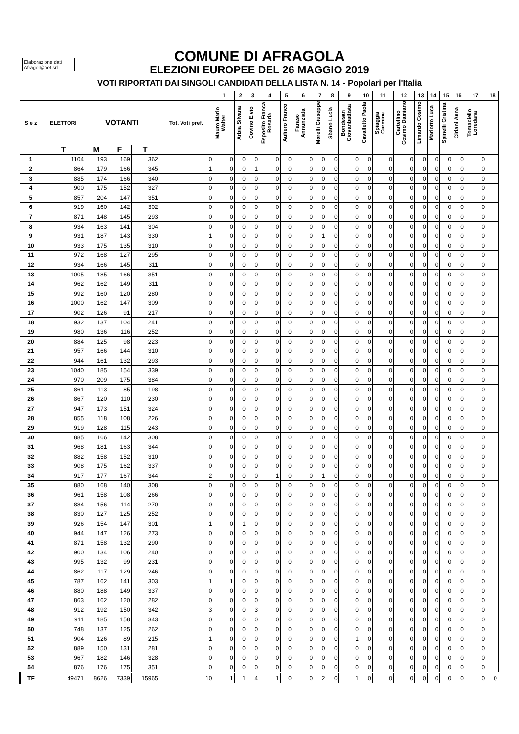Elaborazione dati
Afragol@net srl
COMUNE DI AFRAGOLA
ELEZIONI EUROPEE DEL 26 MAGGIO 2019
VOTI RIPORTATI DAI SINGOLI CANDIDATI DELLA LISTA N. 14 - Popolari per l'Italia
| | | | | | | 1 | 2 | 3 | 4 | 5 | 6 | 7 | 8 | 9 | 10 | 11 | 12 | 13 | 14 | 15 | 16 | 17 | 18 |
| --- | --- | --- | --- | --- | --- | --- | --- | --- | --- | --- | --- | --- | --- | --- | --- | --- | --- | --- | --- | --- | --- | --- | --- |
| S e z | ELETTORI | VOTANTI | | | Tot. Voti pref. | Mauro Mario Walter | Arbia Silvana | Covino Elvio | Esposito Franca Rosaria | Aufiero Franco | Faraso Annunziata | Morelli Giuseppe | Sbano Lucia | Bondesan Giovanbattista | Cavalletto Paola | Spiaggia Carmine | Cartellino Cosimo Damiano | Limardo Cosimo | Mariotto Luca | Spinelli Cristina | Ciriani Anna | Tomaciello Loredana | |
| | T | M | F | T | | | | | | | | | | | | | | | | | | | |
| 1 | 1104 | 193 | 169 | 362 | 0 | 0 | 0 | 0 | 0 | 0 | 0 | 0 | 0 | 0 | 0 | 0 | 0 | 0 | 0 | 0 | 0 | 0 | |
| 2 | 864 | 179 | 166 | 345 | 1 | 0 | 0 | 1 | 0 | 0 | 0 | 0 | 0 | 0 | 0 | 0 | 0 | 0 | 0 | 0 | 0 | 0 | |
| 3 | 885 | 174 | 166 | 340 | 0 | 0 | 0 | 0 | 0 | 0 | 0 | 0 | 0 | 0 | 0 | 0 | 0 | 0 | 0 | 0 | 0 | 0 | |
| 4 | 900 | 175 | 152 | 327 | 0 | 0 | 0 | 0 | 0 | 0 | 0 | 0 | 0 | 0 | 0 | 0 | 0 | 0 | 0 | 0 | 0 | 0 | |
| 5 | 857 | 204 | 147 | 351 | 0 | 0 | 0 | 0 | 0 | 0 | 0 | 0 | 0 | 0 | 0 | 0 | 0 | 0 | 0 | 0 | 0 | 0 | |
| 6 | 919 | 160 | 142 | 302 | 0 | 0 | 0 | 0 | 0 | 0 | 0 | 0 | 0 | 0 | 0 | 0 | 0 | 0 | 0 | 0 | 0 | 0 | |
| 7 | 871 | 148 | 145 | 293 | 0 | 0 | 0 | 0 | 0 | 0 | 0 | 0 | 0 | 0 | 0 | 0 | 0 | 0 | 0 | 0 | 0 | 0 | |
| 8 | 934 | 163 | 141 | 304 | 0 | 0 | 0 | 0 | 0 | 0 | 0 | 0 | 0 | 0 | 0 | 0 | 0 | 0 | 0 | 0 | 0 | 0 | |
| 9 | 931 | 187 | 143 | 330 | 1 | 0 | 0 | 0 | 0 | 0 | 0 | 1 | 0 | 0 | 0 | 0 | 0 | 0 | 0 | 0 | 0 | 0 | |
| 10 | 933 | 175 | 135 | 310 | 0 | 0 | 0 | 0 | 0 | 0 | 0 | 0 | 0 | 0 | 0 | 0 | 0 | 0 | 0 | 0 | 0 | 0 | |
| 11 | 972 | 168 | 127 | 295 | 0 | 0 | 0 | 0 | 0 | 0 | 0 | 0 | 0 | 0 | 0 | 0 | 0 | 0 | 0 | 0 | 0 | 0 | |
| 12 | 934 | 166 | 145 | 311 | 0 | 0 | 0 | 0 | 0 | 0 | 0 | 0 | 0 | 0 | 0 | 0 | 0 | 0 | 0 | 0 | 0 | 0 | |
| 13 | 1005 | 185 | 166 | 351 | 0 | 0 | 0 | 0 | 0 | 0 | 0 | 0 | 0 | 0 | 0 | 0 | 0 | 0 | 0 | 0 | 0 | 0 | |
| 14 | 962 | 162 | 149 | 311 | 0 | 0 | 0 | 0 | 0 | 0 | 0 | 0 | 0 | 0 | 0 | 0 | 0 | 0 | 0 | 0 | 0 | 0 | |
| 15 | 992 | 160 | 120 | 280 | 0 | 0 | 0 | 0 | 0 | 0 | 0 | 0 | 0 | 0 | 0 | 0 | 0 | 0 | 0 | 0 | 0 | 0 | |
| 16 | 1000 | 162 | 147 | 309 | 0 | 0 | 0 | 0 | 0 | 0 | 0 | 0 | 0 | 0 | 0 | 0 | 0 | 0 | 0 | 0 | 0 | 0 | |
| 17 | 902 | 126 | 91 | 217 | 0 | 0 | 0 | 0 | 0 | 0 | 0 | 0 | 0 | 0 | 0 | 0 | 0 | 0 | 0 | 0 | 0 | 0 | |
| 18 | 932 | 137 | 104 | 241 | 0 | 0 | 0 | 0 | 0 | 0 | 0 | 0 | 0 | 0 | 0 | 0 | 0 | 0 | 0 | 0 | 0 | 0 | |
| 19 | 980 | 136 | 116 | 252 | 0 | 0 | 0 | 0 | 0 | 0 | 0 | 0 | 0 | 0 | 0 | 0 | 0 | 0 | 0 | 0 | 0 | 0 | |
| 20 | 884 | 125 | 98 | 223 | 0 | 0 | 0 | 0 | 0 | 0 | 0 | 0 | 0 | 0 | 0 | 0 | 0 | 0 | 0 | 0 | 0 | 0 | |
| 21 | 957 | 166 | 144 | 310 | 0 | 0 | 0 | 0 | 0 | 0 | 0 | 0 | 0 | 0 | 0 | 0 | 0 | 0 | 0 | 0 | 0 | 0 | |
| 22 | 944 | 161 | 132 | 293 | 0 | 0 | 0 | 0 | 0 | 0 | 0 | 0 | 0 | 0 | 0 | 0 | 0 | 0 | 0 | 0 | 0 | 0 | |
| 23 | 1040 | 185 | 154 | 339 | 0 | 0 | 0 | 0 | 0 | 0 | 0 | 0 | 0 | 0 | 0 | 0 | 0 | 0 | 0 | 0 | 0 | 0 | |
| 24 | 970 | 209 | 175 | 384 | 0 | 0 | 0 | 0 | 0 | 0 | 0 | 0 | 0 | 0 | 0 | 0 | 0 | 0 | 0 | 0 | 0 | 0 | |
| 25 | 861 | 113 | 85 | 198 | 0 | 0 | 0 | 0 | 0 | 0 | 0 | 0 | 0 | 0 | 0 | 0 | 0 | 0 | 0 | 0 | 0 | 0 | |
| 26 | 867 | 120 | 110 | 230 | 0 | 0 | 0 | 0 | 0 | 0 | 0 | 0 | 0 | 0 | 0 | 0 | 0 | 0 | 0 | 0 | 0 | 0 | |
| 27 | 947 | 173 | 151 | 324 | 0 | 0 | 0 | 0 | 0 | 0 | 0 | 0 | 0 | 0 | 0 | 0 | 0 | 0 | 0 | 0 | 0 | 0 | |
| 28 | 855 | 118 | 108 | 226 | 0 | 0 | 0 | 0 | 0 | 0 | 0 | 0 | 0 | 0 | 0 | 0 | 0 | 0 | 0 | 0 | 0 | 0 | |
| 29 | 919 | 128 | 115 | 243 | 0 | 0 | 0 | 0 | 0 | 0 | 0 | 0 | 0 | 0 | 0 | 0 | 0 | 0 | 0 | 0 | 0 | 0 | |
| 30 | 885 | 166 | 142 | 308 | 0 | 0 | 0 | 0 | 0 | 0 | 0 | 0 | 0 | 0 | 0 | 0 | 0 | 0 | 0 | 0 | 0 | 0 | |
| 31 | 968 | 181 | 163 | 344 | 0 | 0 | 0 | 0 | 0 | 0 | 0 | 0 | 0 | 0 | 0 | 0 | 0 | 0 | 0 | 0 | 0 | 0 | |
| 32 | 882 | 158 | 152 | 310 | 0 | 0 | 0 | 0 | 0 | 0 | 0 | 0 | 0 | 0 | 0 | 0 | 0 | 0 | 0 | 0 | 0 | 0 | |
| 33 | 908 | 175 | 162 | 337 | 0 | 0 | 0 | 0 | 0 | 0 | 0 | 0 | 0 | 0 | 0 | 0 | 0 | 0 | 0 | 0 | 0 | 0 | |
| 34 | 917 | 177 | 167 | 344 | 2 | 0 | 0 | 0 | 1 | 0 | 0 | 1 | 0 | 0 | 0 | 0 | 0 | 0 | 0 | 0 | 0 | 0 | |
| 35 | 880 | 168 | 140 | 308 | 0 | 0 | 0 | 0 | 0 | 0 | 0 | 0 | 0 | 0 | 0 | 0 | 0 | 0 | 0 | 0 | 0 | 0 | |
| 36 | 961 | 158 | 108 | 266 | 0 | 0 | 0 | 0 | 0 | 0 | 0 | 0 | 0 | 0 | 0 | 0 | 0 | 0 | 0 | 0 | 0 | 0 | |
| 37 | 884 | 156 | 114 | 270 | 0 | 0 | 0 | 0 | 0 | 0 | 0 | 0 | 0 | 0 | 0 | 0 | 0 | 0 | 0 | 0 | 0 | 0 | |
| 38 | 830 | 127 | 125 | 252 | 0 | 0 | 0 | 0 | 0 | 0 | 0 | 0 | 0 | 0 | 0 | 0 | 0 | 0 | 0 | 0 | 0 | 0 | |
| 39 | 926 | 154 | 147 | 301 | 1 | 0 | 1 | 0 | 0 | 0 | 0 | 0 | 0 | 0 | 0 | 0 | 0 | 0 | 0 | 0 | 0 | 0 | |
| 40 | 944 | 147 | 126 | 273 | 0 | 0 | 0 | 0 | 0 | 0 | 0 | 0 | 0 | 0 | 0 | 0 | 0 | 0 | 0 | 0 | 0 | 0 | |
| 41 | 871 | 158 | 132 | 290 | 0 | 0 | 0 | 0 | 0 | 0 | 0 | 0 | 0 | 0 | 0 | 0 | 0 | 0 | 0 | 0 | 0 | 0 | |
| 42 | 900 | 134 | 106 | 240 | 0 | 0 | 0 | 0 | 0 | 0 | 0 | 0 | 0 | 0 | 0 | 0 | 0 | 0 | 0 | 0 | 0 | 0 | |
| 43 | 995 | 132 | 99 | 231 | 0 | 0 | 0 | 0 | 0 | 0 | 0 | 0 | 0 | 0 | 0 | 0 | 0 | 0 | 0 | 0 | 0 | 0 | |
| 44 | 862 | 117 | 129 | 246 | 0 | 0 | 0 | 0 | 0 | 0 | 0 | 0 | 0 | 0 | 0 | 0 | 0 | 0 | 0 | 0 | 0 | 0 | |
| 45 | 787 | 162 | 141 | 303 | 1 | 1 | 0 | 0 | 0 | 0 | 0 | 0 | 0 | 0 | 0 | 0 | 0 | 0 | 0 | 0 | 0 | 0 | |
| 46 | 880 | 188 | 149 | 337 | 0 | 0 | 0 | 0 | 0 | 0 | 0 | 0 | 0 | 0 | 0 | 0 | 0 | 0 | 0 | 0 | 0 | 0 | |
| 47 | 863 | 162 | 120 | 282 | 0 | 0 | 0 | 0 | 0 | 0 | 0 | 0 | 0 | 0 | 0 | 0 | 0 | 0 | 0 | 0 | 0 | 0 | |
| 48 | 912 | 192 | 150 | 342 | 3 | 0 | 0 | 3 | 0 | 0 | 0 | 0 | 0 | 0 | 0 | 0 | 0 | 0 | 0 | 0 | 0 | 0 | |
| 49 | 911 | 185 | 158 | 343 | 0 | 0 | 0 | 0 | 0 | 0 | 0 | 0 | 0 | 0 | 0 | 0 | 0 | 0 | 0 | 0 | 0 | 0 | |
| 50 | 748 | 137 | 125 | 262 | 0 | 0 | 0 | 0 | 0 | 0 | 0 | 0 | 0 | 0 | 0 | 0 | 0 | 0 | 0 | 0 | 0 | 0 | |
| 51 | 904 | 126 | 89 | 215 | 1 | 0 | 0 | 0 | 0 | 0 | 0 | 0 | 0 | 1 | 0 | 0 | 0 | 0 | 0 | 0 | 0 | 0 | |
| 52 | 889 | 150 | 131 | 281 | 0 | 0 | 0 | 0 | 0 | 0 | 0 | 0 | 0 | 0 | 0 | 0 | 0 | 0 | 0 | 0 | 0 | 0 | |
| 53 | 967 | 182 | 146 | 328 | 0 | 0 | 0 | 0 | 0 | 0 | 0 | 0 | 0 | 0 | 0 | 0 | 0 | 0 | 0 | 0 | 0 | 0 | |
| 54 | 876 | 176 | 175 | 351 | 0 | 0 | 0 | 0 | 0 | 0 | 0 | 0 | 0 | 0 | 0 | 0 | 0 | 0 | 0 | 0 | 0 | 0 | |
| TF | 49471 | 8626 | 7339 | 15965 | 10 | 1 | 1 | 4 | 1 | 0 | 0 | 2 | 0 | 1 | 0 | 0 | 0 | 0 | 0 | 0 | 0 | 0 | 0 |